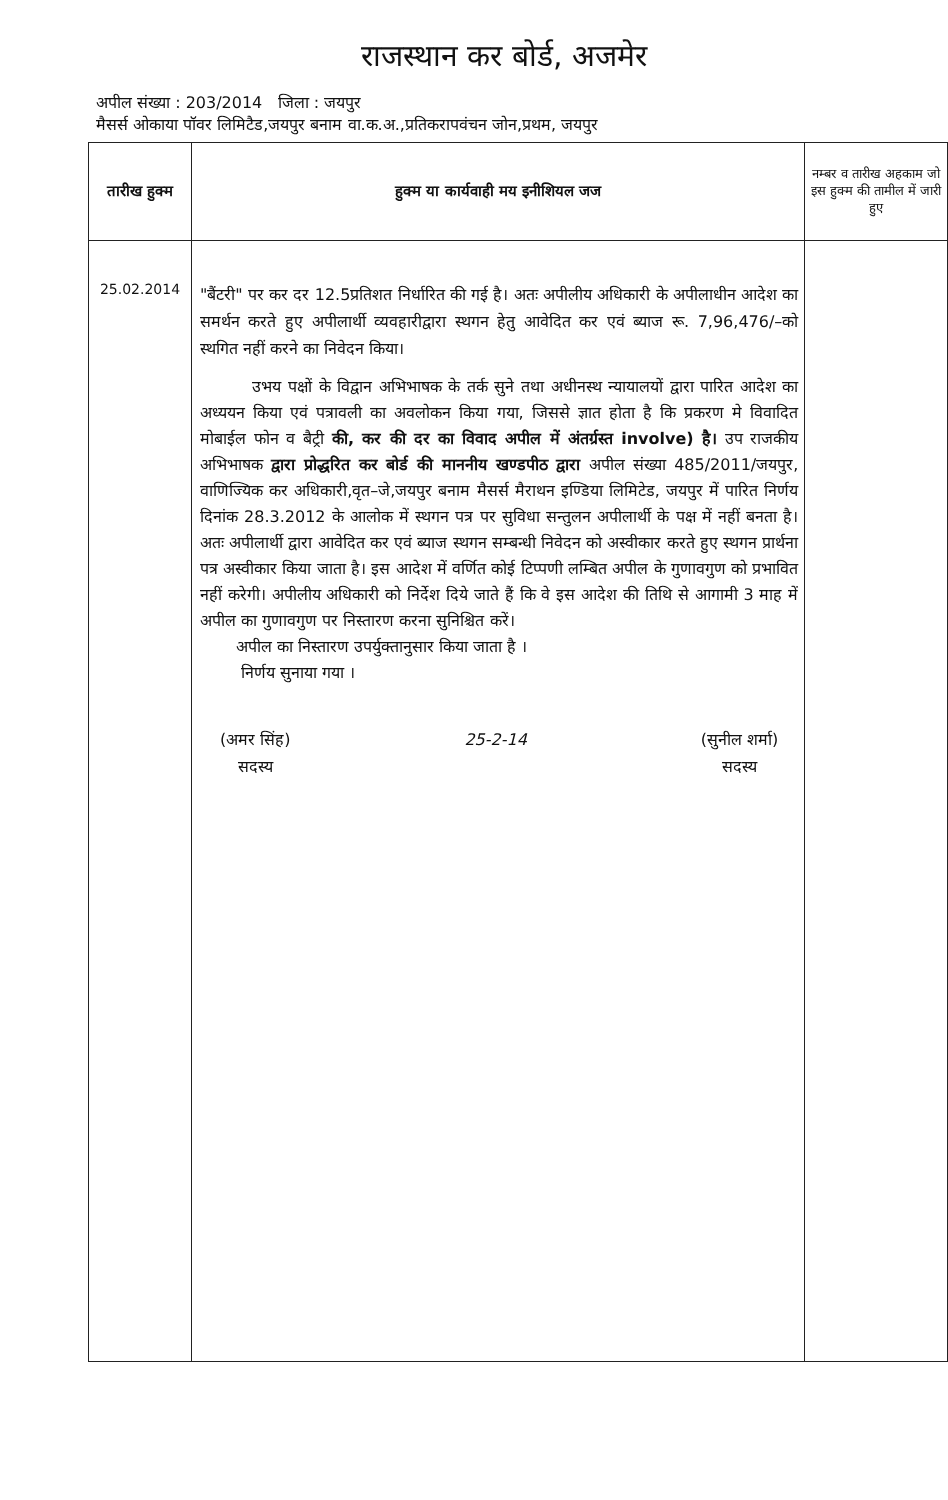राजस्थान कर बोर्ड, अजमेर
अपील संख्या : 203/2014 जिला : जयपुर
मैसर्स ओकाया पॉवर लिमिटैड,जयपुर बनाम वा.क.अ.,प्रतिकरापवंचन जोन,प्रथम, जयपुर
| तारीख हुक्म | हुक्म या कार्यवाही मय इनीशियल जज | नम्बर व तारीख अहकाम जो इस हुक्म की तामील में जारी हुए |
| --- | --- | --- |
| 25.02.2014 | "बैंटरी" पर कर दर 12.5प्रतिशत निर्धारित की गई है। अतः अपीलीय अधिकारी के अपीलाधीन आदेश का समर्थन करते हुए अपीलार्थी व्यवहारीद्वारा स्थगन हेतु आवेदित कर एवं ब्याज रू. 7,96,476/–को स्थगित नहीं करने का निवेदन किया। उभय पक्षों के विद्वान अभिभाषक के तर्क सुने तथा अधीनस्थ न्यायालयों द्वारा पारित आदेश का अध्ययन किया एवं पत्रावली का अवलोकन किया गया, जिससे ज्ञात होता है कि प्रकरण मे विवादित मोबाईल फोन व बैट्री की, कर की दर का विवाद अपील में अंतर्ग्रस्त involve) है। उप राजकीय अभिभाषक द्वारा प्रोद्धरित कर बोर्ड की माननीय खण्डपीठ द्वारा अपील संख्या 485/2011/जयपुर, वाणिज्यिक कर अधिकारी,वृत–जे,जयपुर बनाम मैसर्स मैराथन इण्डिया लिमिटेड, जयपुर में पारित निर्णय दिनांक 28.3.2012 के आलोक में स्थगन पत्र पर सुविधा सन्तुलन अपीलार्थी के पक्ष में नहीं बनता है। अतः अपीलार्थी द्वारा आवेदित कर एवं ब्याज स्थगन सम्बन्धी निवेदन को अस्वीकार करते हुए स्थगन प्रार्थना पत्र अस्वीकार किया जाता है। इस आदेश में वर्णित कोई टिप्पणी लम्बित अपील के गुणावगुण को प्रभावित नहीं करेगी। अपीलीय अधिकारी को निर्देश दिये जाते हैं कि वे इस आदेश की तिथि से आगामी 3 माह में अपील का गुणावगुण पर निस्तारण करना सुनिश्चित करें। अपील का निस्तारण उपर्युक्तानुसार किया जाता है । निर्णय सुनाया गया । (अमर सिंह) सदस्य 25-2-14 (सुनील शर्मा) सदस्य | |